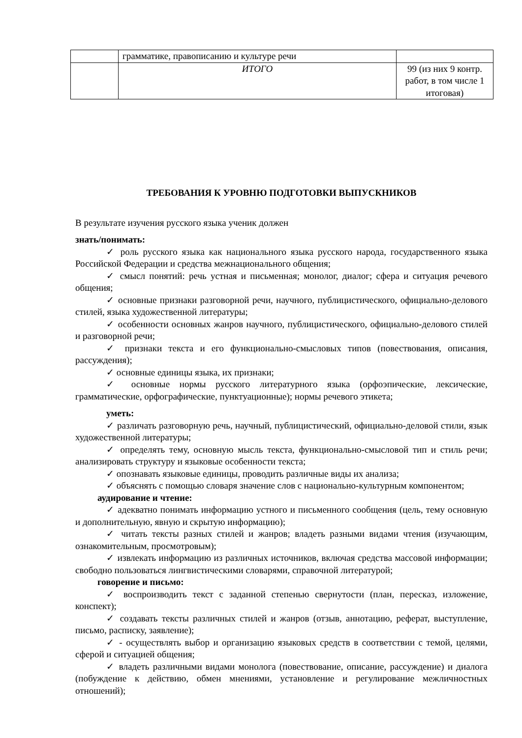| | грамматике, правописанию и культуре речи | |
| | ИТОГО | 99 (из них 9 контр. работ, в том числе 1 итоговая) |
ТРЕБОВАНИЯ К УРОВНЮ ПОДГОТОВКИ ВЫПУСКНИКОВ
В результате изучения русского языка ученик должен
знать/понимать:
✓ роль русского языка как национального языка русского народа, государственного языка Российской Федерации и средства межнационального общения;
✓ смысл понятий: речь устная и письменная; монолог, диалог; сфера и ситуация речевого общения;
✓ основные признаки разговорной речи, научного, публицистического, официально-делового стилей, языка художественной литературы;
✓ особенности основных жанров научного, публицистического, официально-делового стилей и разговорной речи;
✓ признаки текста и его функционально-смысловых типов (повествования, описания, рассуждения);
✓ основные единицы языка, их признаки;
✓ основные нормы русского литературного языка (орфоэпические, лексические, грамматические, орфографические, пунктуационные); нормы речевого этикета;
уметь:
✓ различать разговорную речь, научный, публицистический, официально-деловой стили, язык художественной литературы;
✓ определять тему, основную мысль текста, функционально-смысловой тип и стиль речи; анализировать структуру и языковые особенности текста;
✓ опознавать языковые единицы, проводить различные виды их анализа;
✓ объяснять с помощью словаря значение слов с национально-культурным компонентом;
аудирование и чтение:
✓ адекватно понимать информацию устного и письменного сообщения (цель, тему основную и дополнительную, явную и скрытую информацию);
✓ читать тексты разных стилей и жанров; владеть разными видами чтения (изучающим, ознакомительным, просмотровым);
✓ извлекать информацию из различных источников, включая средства массовой информации; свободно пользоваться лингвистическими словарями, справочной литературой;
говорение и письмо:
✓ воспроизводить текст с заданной степенью свернутости (план, пересказ, изложение, конспект);
✓ создавать тексты различных стилей и жанров (отзыв, аннотацию, реферат, выступление, письмо, расписку, заявление);
✓ - осуществлять выбор и организацию языковых средств в соответствии с темой, целями, сферой и ситуацией общения;
✓ владеть различными видами монолога (повествование, описание, рассуждение) и диалога (побуждение к действию, обмен мнениями, установление и регулирование межличностных отношений);